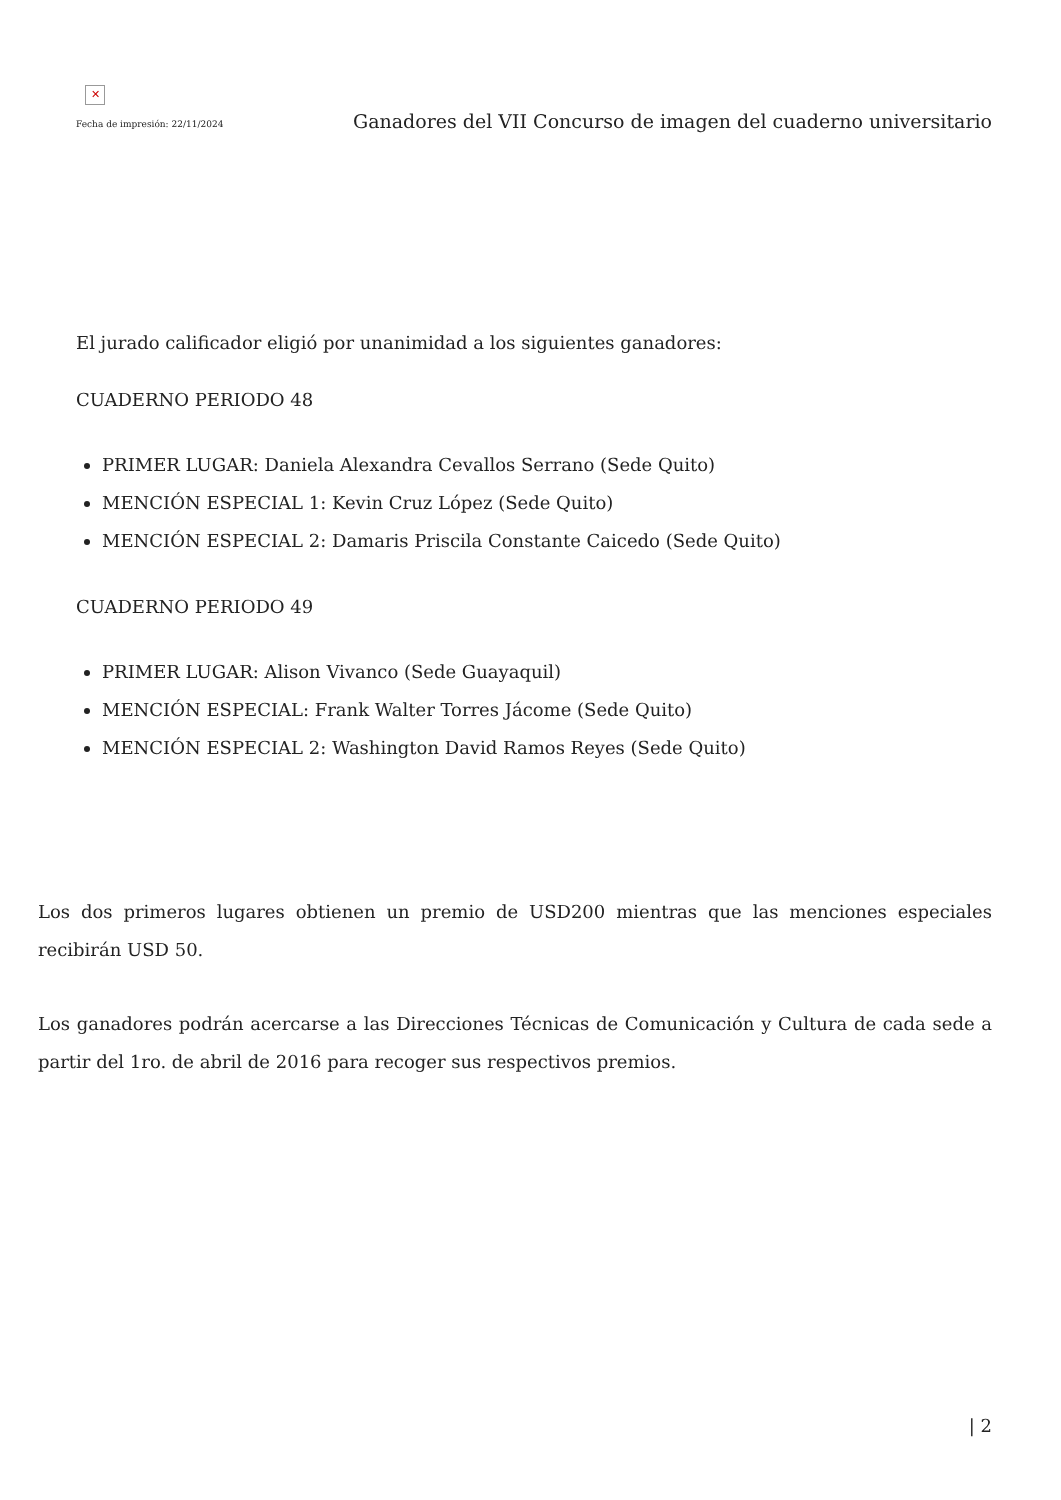✕
Fecha de impresión: 22/11/2024
Ganadores del VII Concurso de imagen del cuaderno universitario
El jurado calificador eligió por unanimidad a los siguientes ganadores:
CUADERNO PERIODO 48
PRIMER LUGAR: Daniela Alexandra Cevallos Serrano (Sede Quito)
MENCIÓN ESPECIAL 1: Kevin Cruz López (Sede Quito)
MENCIÓN ESPECIAL 2: Damaris Priscila Constante Caicedo (Sede Quito)
CUADERNO PERIODO 49
PRIMER LUGAR: Alison Vivanco (Sede Guayaquil)
MENCIÓN ESPECIAL: Frank Walter Torres Jácome (Sede Quito)
MENCIÓN ESPECIAL 2: Washington David Ramos Reyes (Sede Quito)
Los dos primeros lugares obtienen un premio de USD200 mientras que las menciones especiales recibirán USD 50.
Los ganadores podrán acercarse a las Direcciones Técnicas de Comunicación y Cultura de cada sede a partir del 1ro. de abril de 2016 para recoger sus respectivos premios.
| 2